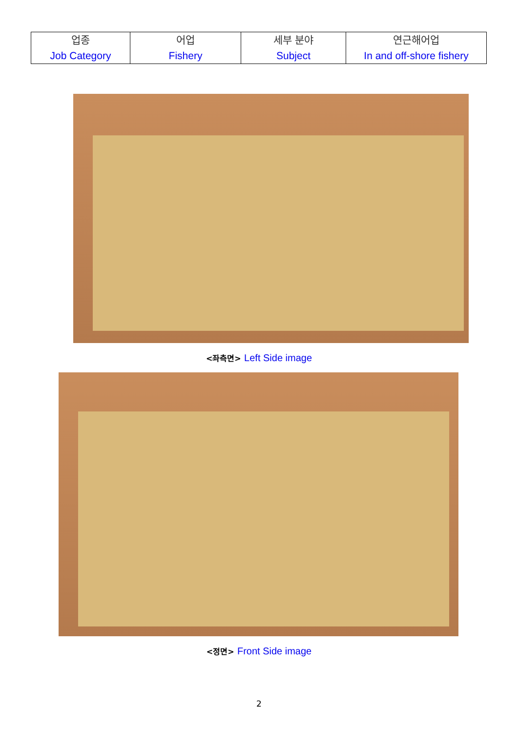| 업종 Job Category | 어업 Fishery | 세부 분야 Subject | 연근해어업 In and off-shore fishery |
<좌측면> Left Side image
<정면> Front Side image
2